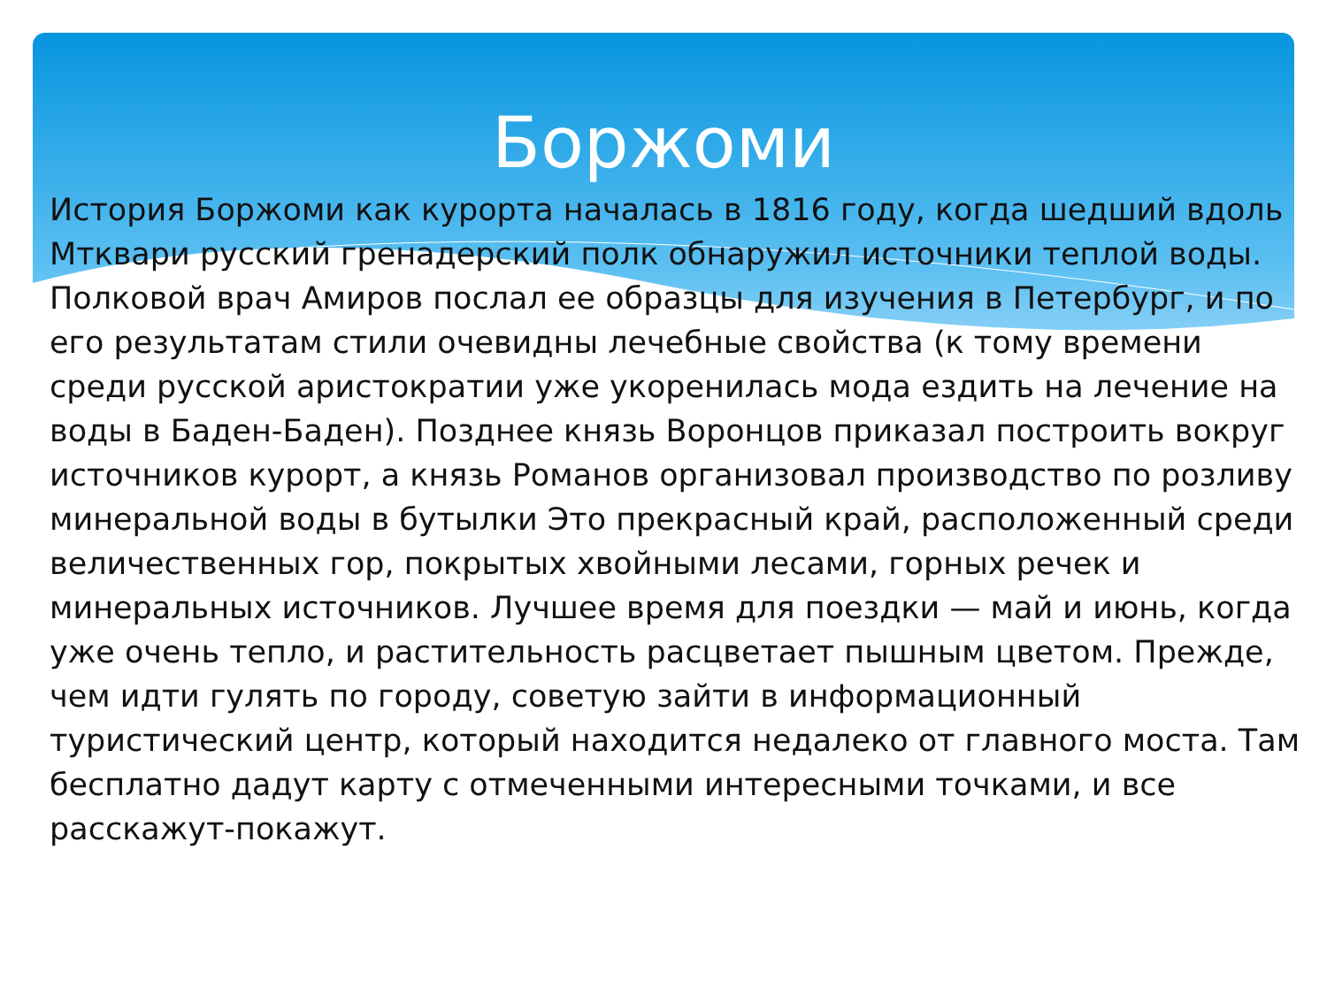Боржоми
История Боржоми как курорта началась в 1816 году, когда шедший вдоль Мтквари русский гренадерский полк обнаружил источники теплой воды. Полковой врач Амиров послал ее образцы для изучения в Петербург, и по его результатам стили очевидны лечебные свойства (к тому времени среди русской аристократии уже укоренилась мода ездить на лечение на воды в Баден-Баден). Позднее князь Воронцов приказал построить вокруг источников курорт, а князь Романов организовал производство по розливу минеральной воды в бутылки Это прекрасный край, расположенный среди величественных гор, покрытых хвойными лесами, горных речек и минеральных источников. Лучшее время для поездки — май и июнь, когда уже очень тепло, и растительность расцветает пышным цветом. Прежде, чем идти гулять по городу, советую зайти в информационный туристический центр, который находится недалеко от главного моста. Там бесплатно дадут карту с отмеченными интересными точками, и все расскажут-покажут.